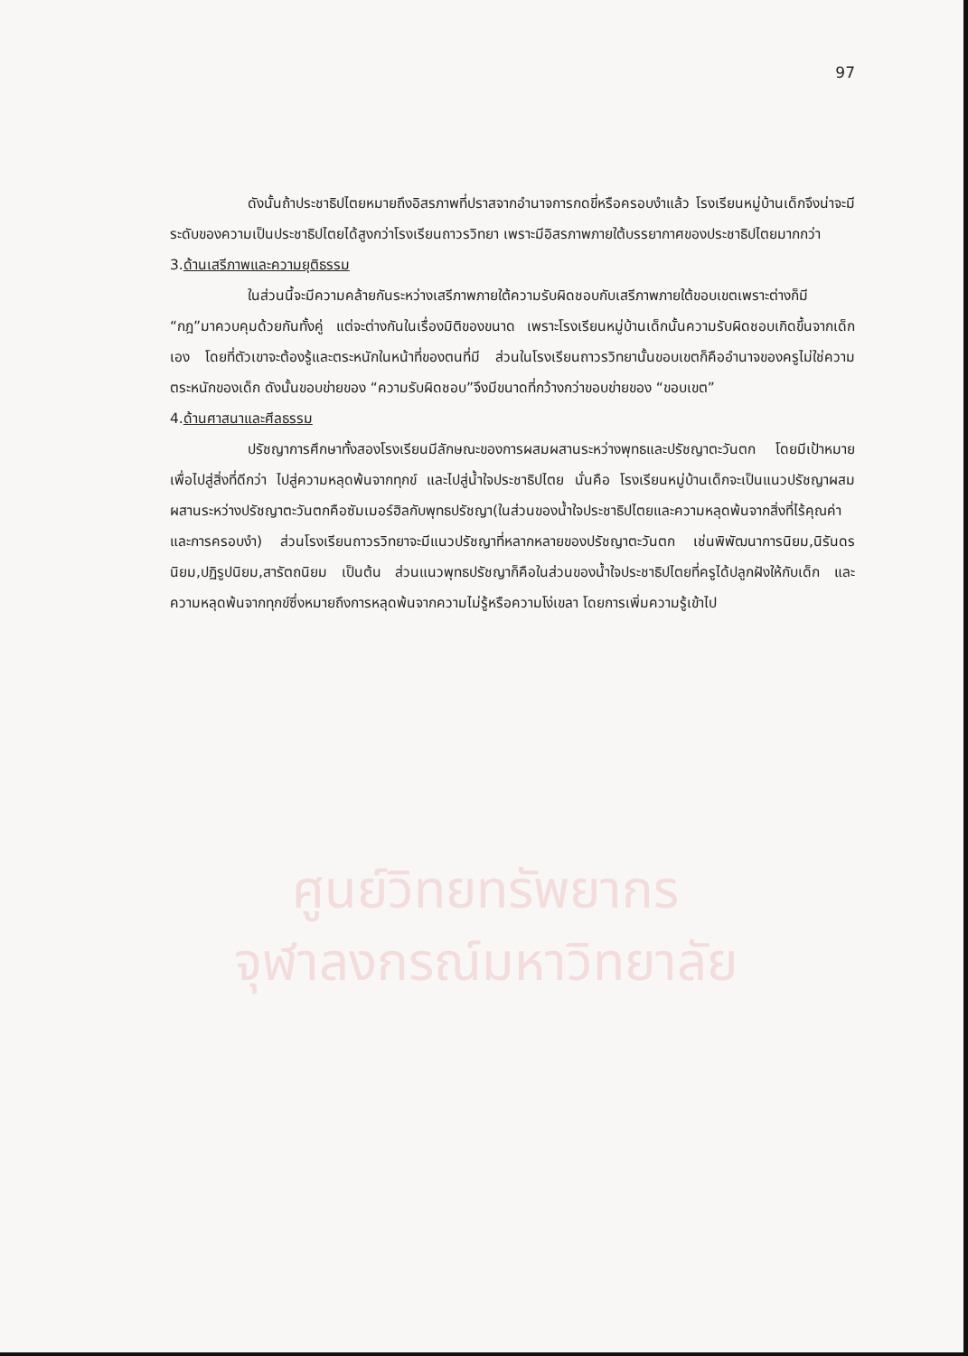97
ดังนั้นถ้าประชาธิปไตยหมายถึงอิสรภาพที่ปราสจากอำนาจการกดขี่หรือครอบงำแล้ว โรงเรียนหมู่บ้านเด็กจึงน่าจะมีระดับของความเป็นประชาธิปไตยได้สูงกว่าโรงเรียนถาวรวิทยา เพราะมีอิสรภาพภายใต้บรรยากาศของประชาธิปไตยมากกว่า
3.ด้านเสรีภาพและความยุติธรรม
ในส่วนนี้จะมีความคล้ายกันระหว่างเสรีภาพภายใต้ความรับผิดชอบกับเสรีภาพภายใต้ขอบเขตเพราะต่างก็มี “กฎ”มาควบคุมด้วยกันทั้งคู่ แต่จะต่างกันในเรื่องมิติของขนาด เพราะโรงเรียนหมู่บ้านเด็กนั้นความรับผิดชอบเกิดขึ้นจากเด็กเอง โดยที่ตัวเขาจะต้องรู้และตระหนักในหน้าที่ของตนที่มี ส่วนในโรงเรียนถาวรวิทยานั้นขอบเขตก็คืออำนาจของครูไม่ใช่ความตระหนักของเด็ก ดังนั้นขอบข่ายของ “ความรับผิดชอบ”จึงมีขนาดที่กว้างกว่าขอบข่ายของ “ขอบเขต”
4.ด้านศาสนาและศีลธรรม
ปรัชญาการศึกษาทั้งสองโรงเรียนมีลักษณะของการผสมผสานระหว่างพุทธและปรัชญาตะวันตก โดยมีเป้าหมายเพื่อไปสู่สิ่งที่ดีกว่า ไปสู่ความหลุดพ้นจากทุกข์ และไปสู่น้ำใจประชาธิปไตย นั่นคือ โรงเรียนหมู่บ้านเด็กจะเป็นแนวปรัชญาผสมผสานระหว่างปรัชญาตะวันตกคือซัมเมอร์ฮิลกับพุทธปรัชญา(ในส่วนของน้ำใจประชาธิปไตยและความหลุดพ้นจากสิ่งที่ไร้คุณค่าและการครอบงำ) ส่วนโรงเรียนถาวรวิทยาจะมีแนวปรัชญาที่หลากหลายของปรัชญาตะวันตก เช่นพิพัฒนาการนิยม,นิรันดรนิยม,ปฏิรูปนิยม,สารัตถนิยม เป็นต้น ส่วนแนวพุทธปรัชญาก็คือในส่วนของน้ำใจประชาธิปไตยที่ครูได้ปลูกฝังให้กับเด็ก และความหลุดพ้นจากทุกข์ซึ่งหมายถึงการหลุดพ้นจากความไม่รู้หรือความโง่เขลา โดยการเพิ่มความรู้เข้าไป
ศูนย์วิทยทรัพยากร
จุฬาลงกรณ์มหาวิทยาลัย